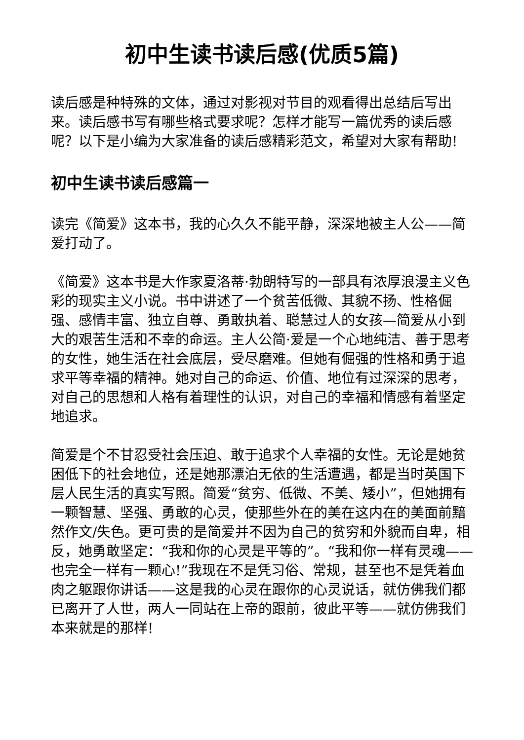初中生读书读后感(优质5篇)
读后感是种特殊的文体，通过对影视对节目的观看得出总结后写出来。读后感书写有哪些格式要求呢？怎样才能写一篇优秀的读后感呢？以下是小编为大家准备的读后感精彩范文，希望对大家有帮助!
初中生读书读后感篇一
读完《简爱》这本书，我的心久久不能平静，深深地被主人公——简爱打动了。
《简爱》这本书是大作家夏洛蒂·勃朗特写的一部具有浓厚浪漫主义色彩的现实主义小说。书中讲述了一个贫苦低微、其貌不扬、性格倔强、感情丰富、独立自尊、勇敢执着、聪慧过人的女孩—简爱从小到大的艰苦生活和不幸的命运。主人公简·爱是一个心地纯洁、善于思考的女性，她生活在社会底层，受尽磨难。但她有倔强的性格和勇于追求平等幸福的精神。她对自己的命运、价值、地位有过深深的思考，对自己的思想和人格有着理性的认识，对自己的幸福和情感有着坚定地追求。
简爱是个不甘忍受社会压迫、敢于追求个人幸福的女性。无论是她贫困低下的社会地位，还是她那漂泊无依的生活遭遇，都是当时英国下层人民生活的真实写照。简爱“贫穷、低微、不美、矮小”，但她拥有一颗智慧、坚强、勇敢的心灵，使那些外在的美在这内在的美面前黯然作文/失色。更可贵的是简爱并不因为自己的贫穷和外貌而自卑，相反，她勇敢坚定：“我和你的心灵是平等的”。“我和你一样有灵魂——也完全一样有一颗心!”我现在不是凭习俗、常规，甚至也不是凭着血肉之躯跟你讲话——这是我的心灵在跟你的心灵说话，就仿佛我们都已离开了人世，两人一同站在上帝的跟前，彼此平等——就仿佛我们本来就是的那样!